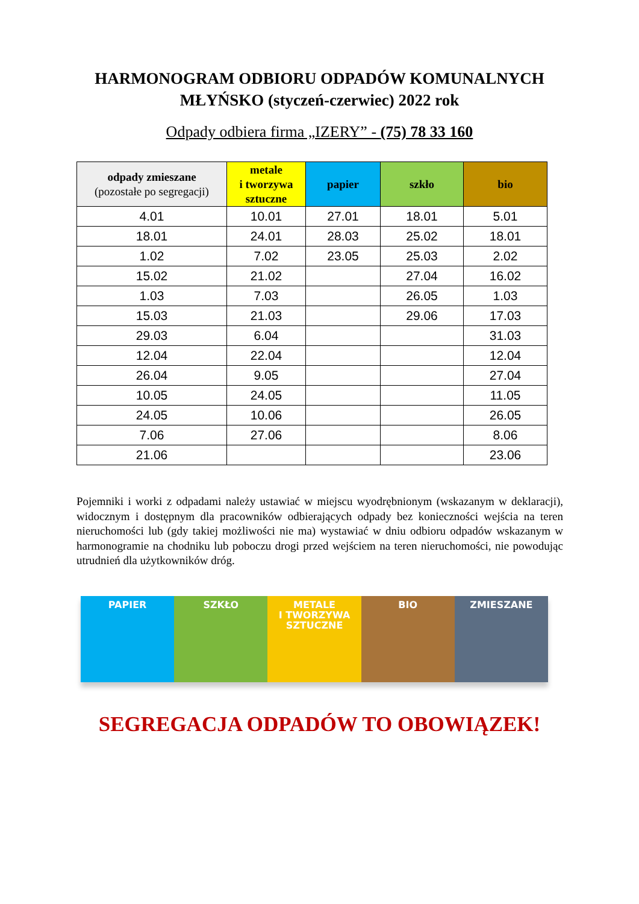HARMONOGRAM ODBIORU ODPADÓW KOMUNALNYCH
MŁYŃSKO (styczeń-czerwiec) 2022 rok
Odpady odbiera firma „IZERY” - (75) 78 33 160
| odpady zmieszane (pozostałe po segregacji) | metale i tworzywa sztuczne | papier | szkło | bio |
| --- | --- | --- | --- | --- |
| 4.01 | 10.01 | 27.01 | 18.01 | 5.01 |
| 18.01 | 24.01 | 28.03 | 25.02 | 18.01 |
| 1.02 | 7.02 | 23.05 | 25.03 | 2.02 |
| 15.02 | 21.02 | | 27.04 | 16.02 |
| 1.03 | 7.03 | | 26.05 | 1.03 |
| 15.03 | 21.03 | | 29.06 | 17.03 |
| 29.03 | 6.04 | | | 31.03 |
| 12.04 | 22.04 | | | 12.04 |
| 26.04 | 9.05 | | | 27.04 |
| 10.05 | 24.05 | | | 11.05 |
| 24.05 | 10.06 | | | 26.05 |
| 7.06 | 27.06 | | | 8.06 |
| 21.06 | | | | 23.06 |
Pojemniki i worki z odpadami należy ustawiać w miejscu wyodrębnionym (wskazanym w deklaracji), widocznym i dostępnym dla pracowników odbierających odpady bez konieczności wejścia na teren nieruchomości lub (gdy takiej możliwości nie ma) wystawiać w dniu odbioru odpadów wskazanym w harmonogramie na chodniku lub poboczu drogi przed wejściem na teren nieruchomości, nie powodując utrudnień dla użytkowników dróg.
PAPIER SZKŁO METALE
I TWORZYWA
SZTUCZNE
BIO ZMIESZANE
SEGREGACJA ODPADÓW TO OBOWIĄZEK!